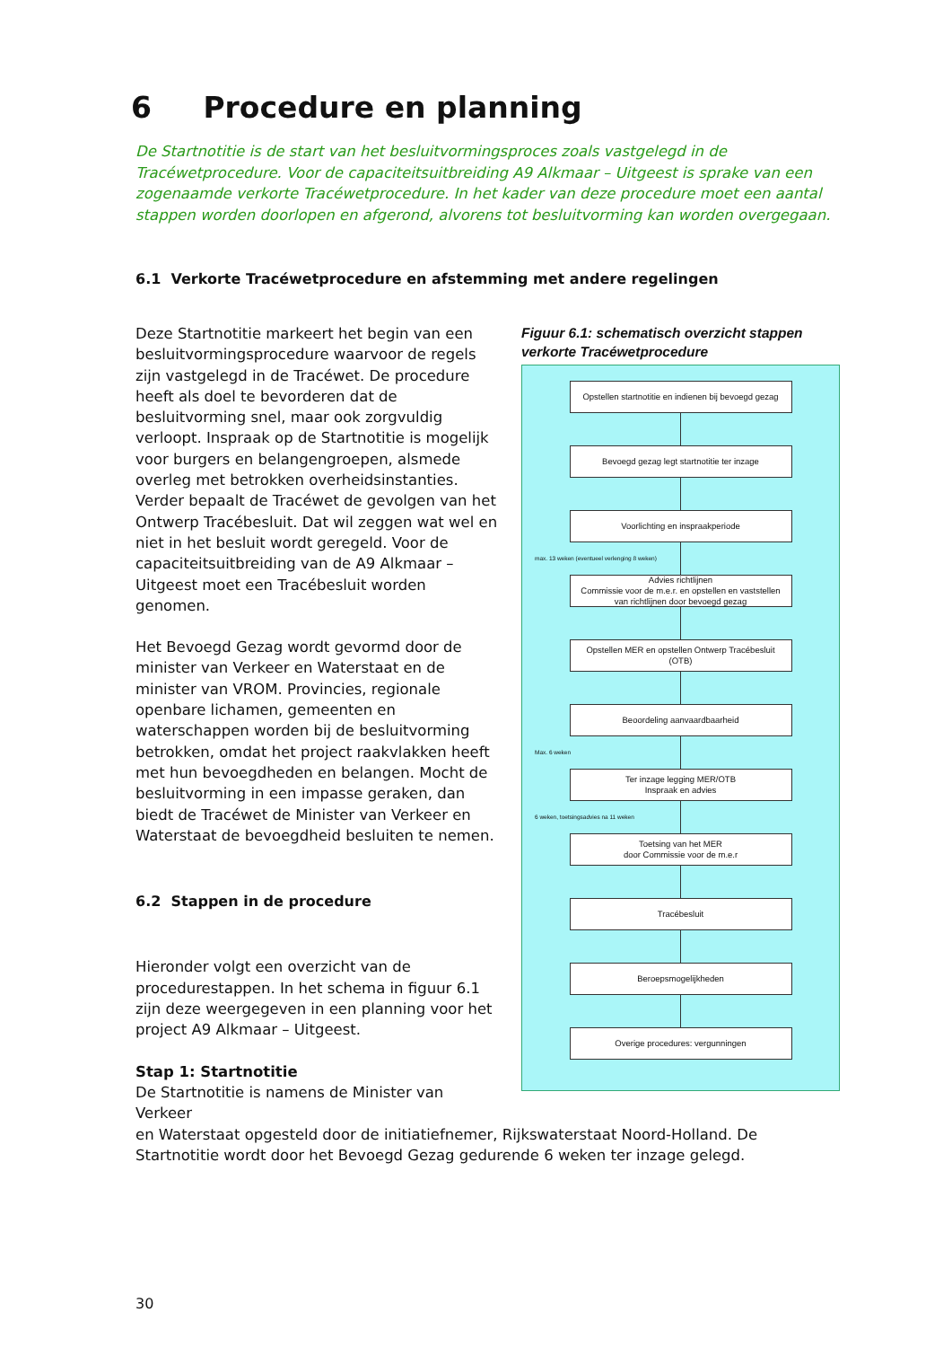6 Procedure en planning
De Startnotitie is de start van het besluitvormingsproces zoals vastgelegd in de Tracéwetprocedure. Voor de capaciteitsuitbreiding A9 Alkmaar – Uitgeest is sprake van een zogenaamde verkorte Tracéwetprocedure. In het kader van deze procedure moet een aantal stappen worden doorlopen en afgerond, alvorens tot besluitvorming kan worden overgegaan.
6.1 Verkorte Tracéwetprocedure en afstemming met andere regelingen
Deze Startnotitie markeert het begin van een besluitvormingsprocedure waarvoor de regels zijn vastgelegd in de Tracéwet. De procedure heeft als doel te bevorderen dat de besluitvorming snel, maar ook zorgvuldig verloopt. Inspraak op de Startnotitie is mogelijk voor burgers en belangengroepen, alsmede overleg met betrokken overheidsinstanties. Verder bepaalt de Tracéwet de gevolgen van het Ontwerp Tracébesluit. Dat wil zeggen wat wel en niet in het besluit wordt geregeld. Voor de capaciteitsuitbreiding van de A9 Alkmaar – Uitgeest moet een Tracébesluit worden genomen.
Het Bevoegd Gezag wordt gevormd door de minister van Verkeer en Waterstaat en de minister van VROM. Provincies, regionale openbare lichamen, gemeenten en waterschappen worden bij de besluitvorming betrokken, omdat het project raakvlakken heeft met hun bevoegdheden en belangen. Mocht de besluitvorming in een impasse geraken, dan biedt de Tracéwet de Minister van Verkeer en Waterstaat de bevoegdheid besluiten te nemen.
6.2 Stappen in de procedure
Hieronder volgt een overzicht van de procedurestappen. In het schema in figuur 6.1 zijn deze weergegeven in een planning voor het project A9 Alkmaar – Uitgeest.
Stap 1: Startnotitie
De Startnotitie is namens de Minister van Verkeer
Figuur 6.1: schematisch overzicht stappen verkorte Tracéwetprocedure
Opstellen startnotitie en indienen bij bevoegd gezag
Bevoegd gezag legt startnotitie ter inzage
Voorlichting en inspraakperiode
max. 13 weken (eventueel verlenging 8 weken)
Advies richtlijnen
Commissie voor de m.e.r. en opstellen en vaststellen
van richtlijnen door bevoegd gezag
Opstellen MER en opstellen Ontwerp Tracébesluit
(OTB)
Beoordeling aanvaardbaarheid
Max. 6 weken
Ter inzage legging MER/OTB
Inspraak en advies
6 weken, toetsingsadvies na 11 weken
Toetsing van het MER
door Commissie voor de m.e.r
Tracébesluit
Beroepsmogelijkheden
Overige procedures: vergunningen
en Waterstaat opgesteld door de initiatiefnemer, Rijkswaterstaat Noord-Holland. De Startnotitie wordt door het Bevoegd Gezag gedurende 6 weken ter inzage gelegd.
30